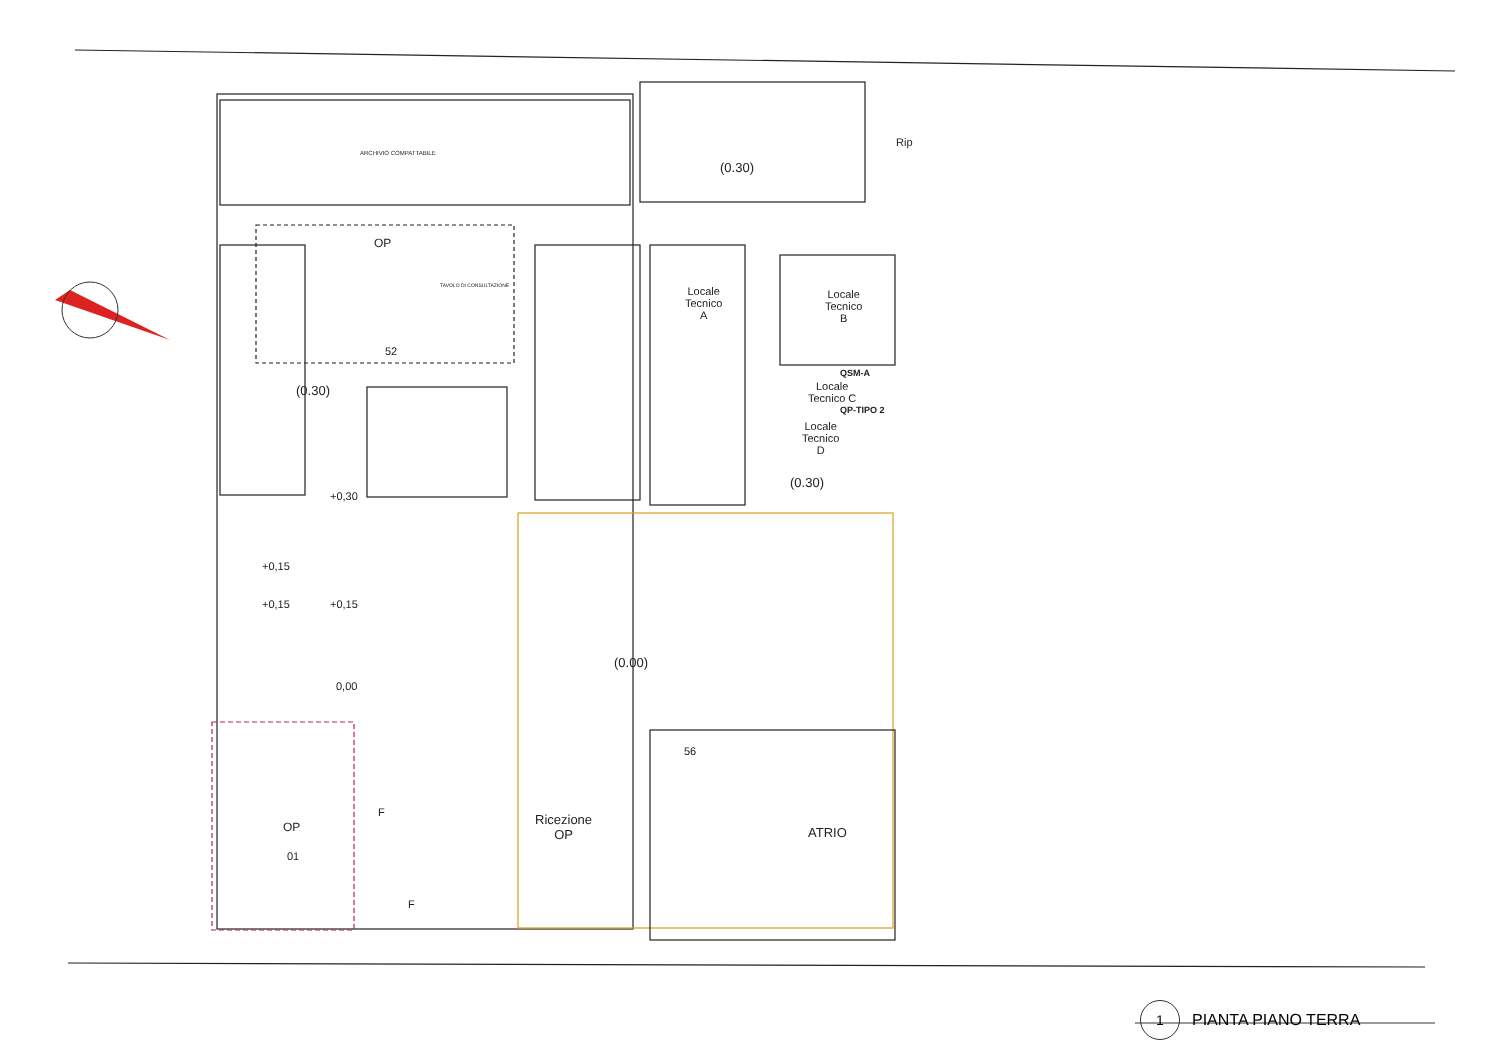ARCHIVIO COMPATTABILE
OP
TAVOLO DI CONSULTAZIONE
52
(0.30)
Rip
Locale
Tecnico
A
Locale
Tecnico
B
QSM-A
Locale
Tecnico C
QP-TIPO 2
Locale
Tecnico
D
(0.30)
(0.30)
+0,30
+0,15
+0,15 +0,15
(0.00)
0,00
56
OP
01
F
F
Ricezione
OP
ATRIO
1
PIANTA PIANO TERRA